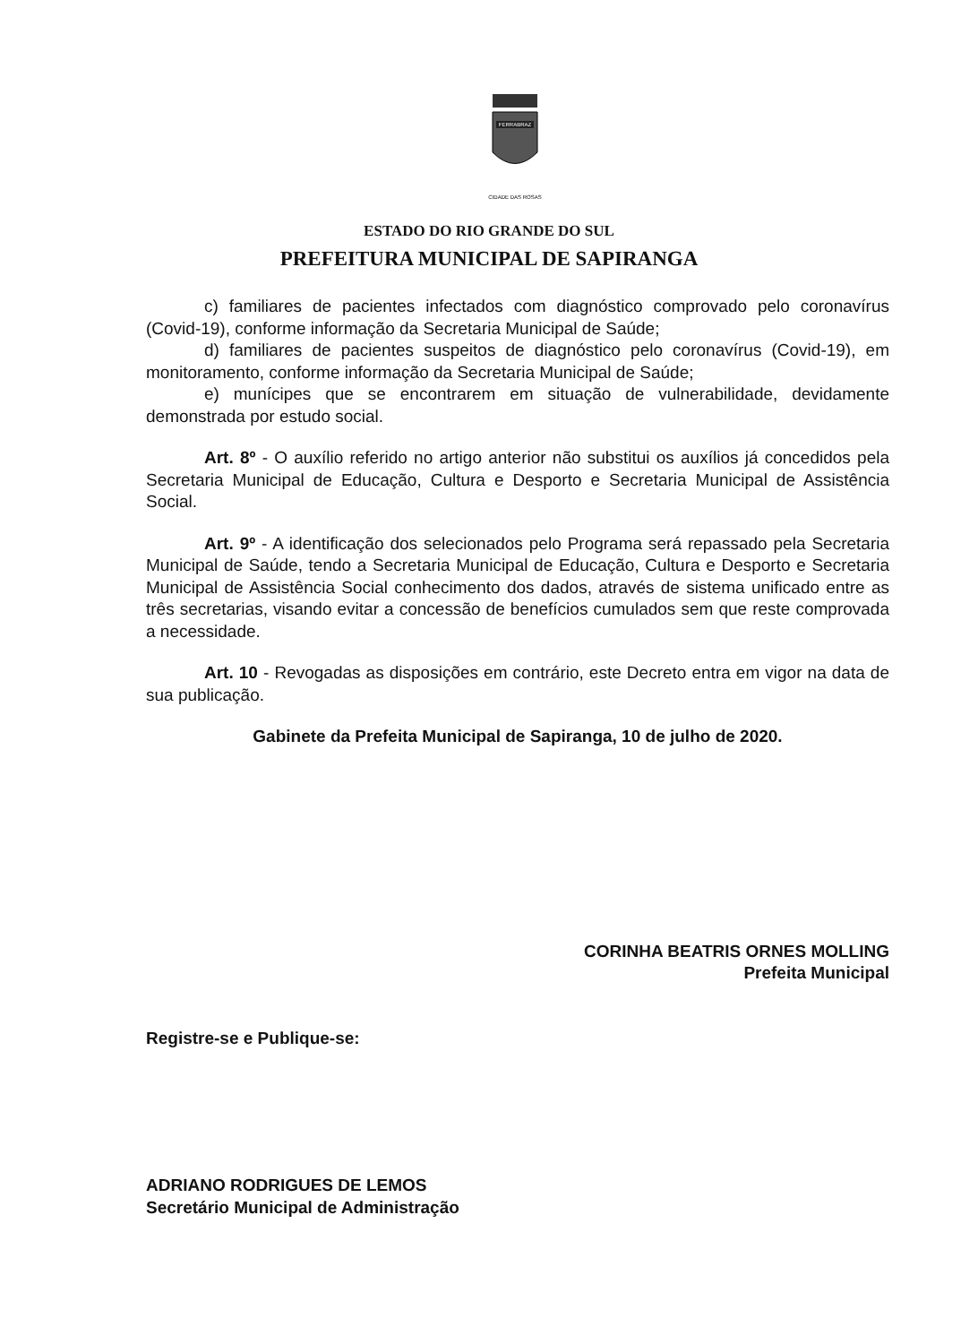FERRABRAZ
CIDADE DAS ROSAS
ESTADO DO RIO GRANDE DO SUL
PREFEITURA MUNICIPAL DE SAPIRANGA
c) familiares de pacientes infectados com diagnóstico comprovado pelo coronavírus (Covid-19), conforme informação da Secretaria Municipal de Saúde;
d) familiares de pacientes suspeitos de diagnóstico pelo coronavírus (Covid-19), em monitoramento, conforme informação da Secretaria Municipal de Saúde;
e) munícipes que se encontrarem em situação de vulnerabilidade, devidamente demonstrada por estudo social.
Art. 8º - O auxílio referido no artigo anterior não substitui os auxílios já concedidos pela Secretaria Municipal de Educação, Cultura e Desporto e Secretaria Municipal de Assistência Social.
Art. 9º - A identificação dos selecionados pelo Programa será repassado pela Secretaria Municipal de Saúde, tendo a Secretaria Municipal de Educação, Cultura e Desporto e Secretaria Municipal de Assistência Social conhecimento dos dados, através de sistema unificado entre as três secretarias, visando evitar a concessão de benefícios cumulados sem que reste comprovada a necessidade.
Art. 10 - Revogadas as disposições em contrário, este Decreto entra em vigor na data de sua publicação.
Gabinete da Prefeita Municipal de Sapiranga, 10 de julho de 2020.
CORINHA BEATRIS ORNES MOLLING
Prefeita Municipal
Registre-se e Publique-se:
ADRIANO RODRIGUES DE LEMOS
Secretário Municipal de Administração